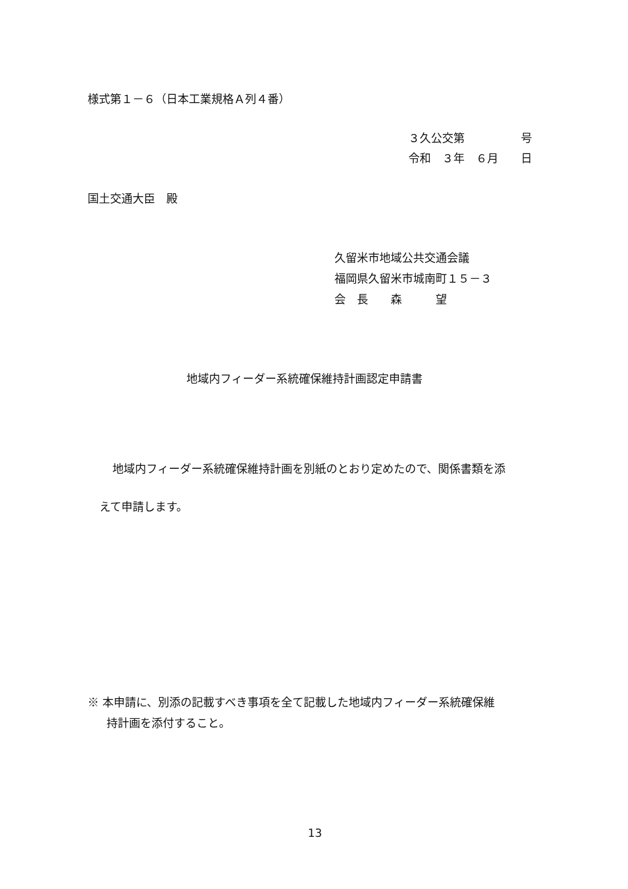様式第１－６（日本工業規格Ａ列４番）
３久公交第　　　　　号
令和　３年　６月　　日
国土交通大臣　殿
久留米市地域公共交通会議
福岡県久留米市城南町１５－３
会　長　　森　　　望
地域内フィーダー系統確保維持計画認定申請書
地域内フィーダー系統確保維持計画を別紙のとおり定めたので、関係書類を添
えて申請します。
※ 本申請に、別添の記載すべき事項を全て記載した地域内フィーダー系統確保維
持計画を添付すること。
13